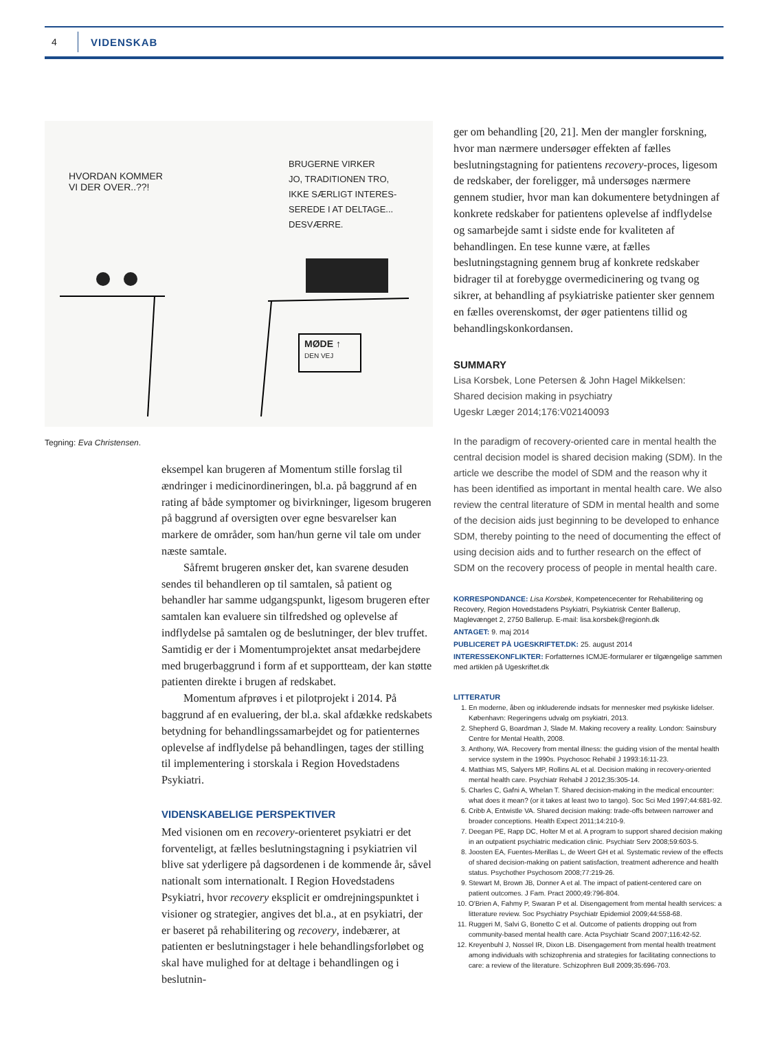4 VIDENSKAB
HVORDAN KOMMER
VI DER OVER..??!
BRUGERNE VIRKER
JO, TRADITIONEN TRO,
IKKE SÆRLIGT INTERES-
SEREDE I AT DELTAGE...
DESVÆRRE.
MØDE ↑
DEN VEJ
Tegning: Eva Christensen.
eksempel kan brugeren af Momentum stille forslag til ændringer i medicinordineringen, bl.a. på baggrund af en rating af både symptomer og bivirkninger, ligesom brugeren på baggrund af oversigten over egne besvarelser kan markere de områder, som han/hun gerne vil tale om under næste samtale.
Såfremt brugeren ønsker det, kan svarene desuden sendes til behandleren op til samtalen, så patient og behandler har samme udgangspunkt, ligesom brugeren efter samtalen kan evaluere sin tilfredshed og oplevelse af indflydelse på samtalen og de beslutninger, der blev truffet. Samtidig er der i Momentumprojektet ansat medarbejdere med brugerbaggrund i form af et supportteam, der kan støtte patienten direkte i brugen af redskabet.
Momentum afprøves i et pilotprojekt i 2014. På baggrund af en evaluering, der bl.a. skal afdække redskabets betydning for behandlingssamarbejdet og for patienternes oplevelse af indflydelse på behandlingen, tages der stilling til implementering i storskala i Region Hovedstadens Psykiatri.
VIDENSKABELIGE PERSPEKTIVER
Med visionen om en recovery-orienteret psykiatri er det forventeligt, at fælles beslutningstagning i psykiatrien vil blive sat yderligere på dagsordenen i de kommende år, såvel nationalt som internationalt. I Region Hovedstadens Psykiatri, hvor recovery eksplicit er omdrejningspunktet i visioner og strategier, angives det bl.a., at en psykiatri, der er baseret på rehabilitering og recovery, indebærer, at patienten er beslutningstager i hele behandlingsforløbet og skal have mulighed for at deltage i behandlingen og i beslutnin-
ger om behandling [20, 21]. Men der mangler forskning, hvor man nærmere undersøger effekten af fælles beslutningstagning for patientens recovery-proces, ligesom de redskaber, der foreligger, må undersøges nærmere gennem studier, hvor man kan dokumentere betydningen af konkrete redskaber for patientens oplevelse af indflydelse og samarbejde samt i sidste ende for kvaliteten af behandlingen. En tese kunne være, at fælles beslutningstagning gennem brug af konkrete redskaber bidrager til at forebygge overmedicinering og tvang og sikrer, at behandling af psykiatriske patienter sker gennem en fælles overenskomst, der øger patientens tillid og behandlingskonkordansen.
SUMMARY
Lisa Korsbek, Lone Petersen & John Hagel Mikkelsen:
Shared decision making in psychiatry
Ugeskr Læger 2014;176:V02140093
In the paradigm of recovery-oriented care in mental health the central decision model is shared decision making (SDM). In the article we describe the model of SDM and the reason why it has been identified as important in mental health care. We also review the central literature of SDM in mental health and some of the decision aids just beginning to be developed to enhance SDM, thereby pointing to the need of documenting the effect of using decision aids and to further research on the effect of SDM on the recovery process of people in mental health care.
KORRESPONDANCE: Lisa Korsbek, Kompetencecenter for Rehabilitering og Recovery, Region Hovedstadens Psykiatri, Psykiatrisk Center Ballerup, Maglevænget 2, 2750 Ballerup. E-mail: lisa.korsbek@regionh.dk
ANTAGET: 9. maj 2014
PUBLICERET PÅ UGESKRIFTET.DK: 25. august 2014
INTERESSEKONFLIKTER: Forfatternes ICMJE-formularer er tilgængelige sammen med artiklen på Ugeskriftet.dk
LITTERATUR
1. En moderne, åben og inkluderende indsats for mennesker med psykiske lidelser. København: Regeringens udvalg om psykiatri, 2013.
2. Shepherd G, Boardman J, Slade M. Making recovery a reality. London: Sainsbury Centre for Mental Health, 2008.
3. Anthony, WA. Recovery from mental illness: the guiding vision of the mental health service system in the 1990s. Psychosoc Rehabil J 1993:16:11-23.
4. Matthias MS, Salyers MP, Rollins AL et al. Decision making in recovery-oriented mental health care. Psychiatr Rehabil J 2012;35:305-14.
5. Charles C, Gafni A, Whelan T. Shared decision-making in the medical encounter: what does it mean? (or it takes at least two to tango). Soc Sci Med 1997;44:681-92.
6. Cribb A, Entwistle VA. Shared decision making: trade-offs between narrower and broader conceptions. Health Expect 2011;14:210-9.
7. Deegan PE, Rapp DC, Holter M et al. A program to support shared decision making in an outpatient psychiatric medication clinic. Psychiatr Serv 2008;59:603-5.
8. Joosten EA, Fuentes-Merillas L, de Weert GH et al. Systematic review of the effects of shared decision-making on patient satisfaction, treatment adherence and health status. Psychother Psychosom 2008;77:219-26.
9. Stewart M, Brown JB, Donner A et al. The impact of patient-centered care on patient outcomes. J Fam. Pract 2000;49:796-804.
10. O'Brien A, Fahmy P, Swaran P et al. Disengagement from mental health services: a litterature review. Soc Psychiatry Psychiatr Epidemiol 2009;44:558-68.
11. Ruggeri M, Salvi G, Bonetto C et al. Outcome of patients dropping out from community-based mental health care. Acta Psychiatr Scand 2007;116:42-52.
12. Kreyenbuhl J, Nossel IR, Dixon LB. Disengagement from mental health treatment among individuals with schizophrenia and strategies for facilitating connections to care: a review of the literature. Schizophren Bull 2009;35:696-703.